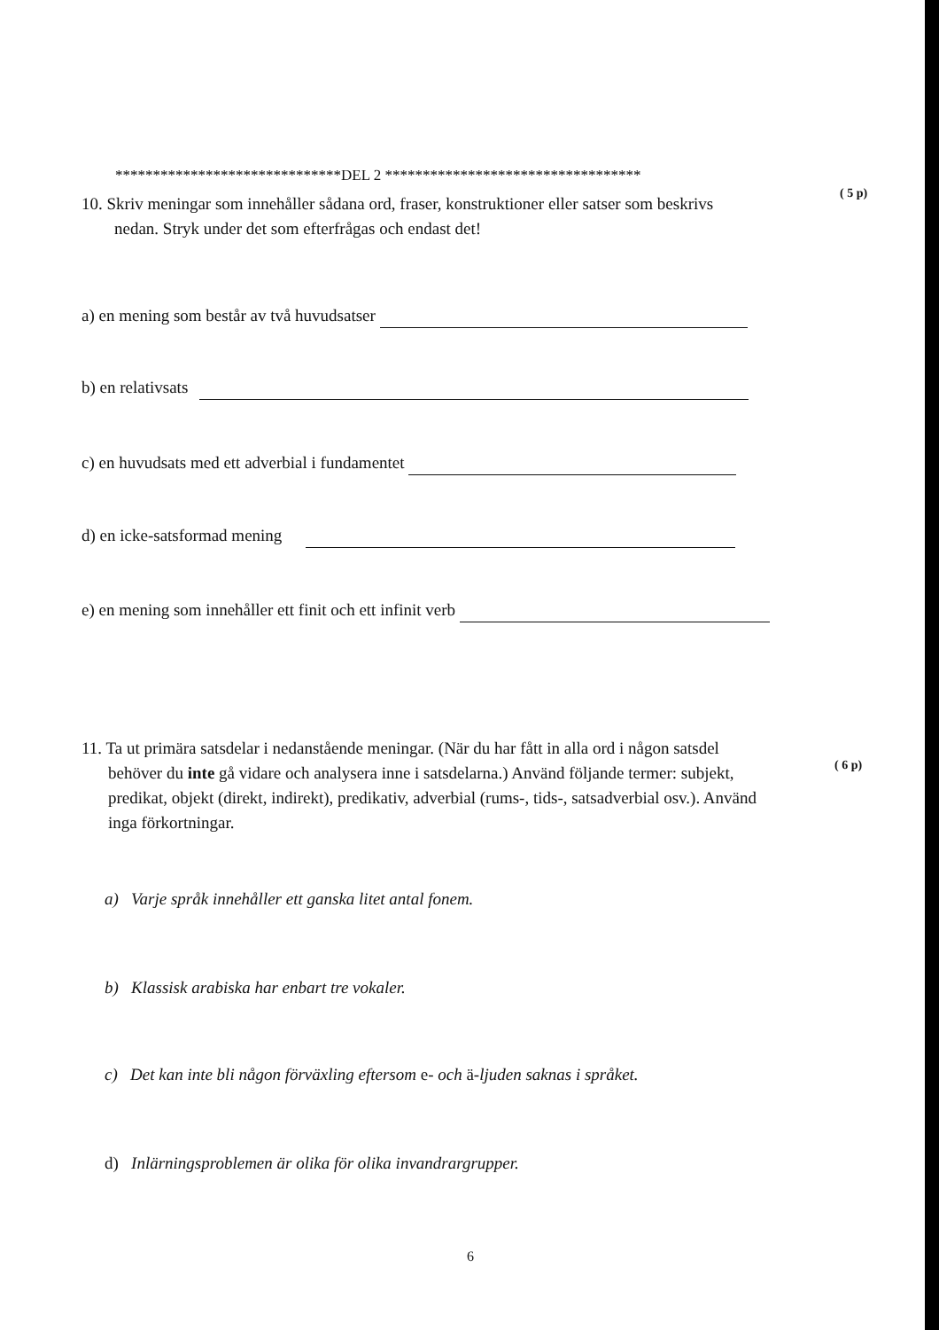******************************DEL 2 **********************************
10. Skriv meningar som innehåller sådana ord, fraser, konstruktioner eller satser som beskrivs
nedan. Stryk under det som efterfrågas och endast det!
( 5 p)
a) en mening som består av två huvudsatser
b) en relativsats
c) en huvudsats med ett adverbial i fundamentet
d) en icke-satsformad mening
e) en mening som innehåller ett finit och ett infinit verb
11. Ta ut primära satsdelar i nedanstående meningar. (När du har fått in alla ord i någon satsdel
behöver du inte gå vidare och analysera inne i satsdelarna.) Använd följande termer: subjekt,
predikat, objekt (direkt, indirekt), predikativ, adverbial (rums-, tids-, satsadverbial osv.). Använd
inga förkortningar.
( 6 p)
a) Varje språk innehåller ett ganska litet antal fonem.
b) Klassisk arabiska har enbart tre vokaler.
c) Det kan inte bli någon förväxling eftersom e- och ä-ljuden saknas i språket.
d) Inlärningsproblemen är olika för olika invandrargrupper.
6